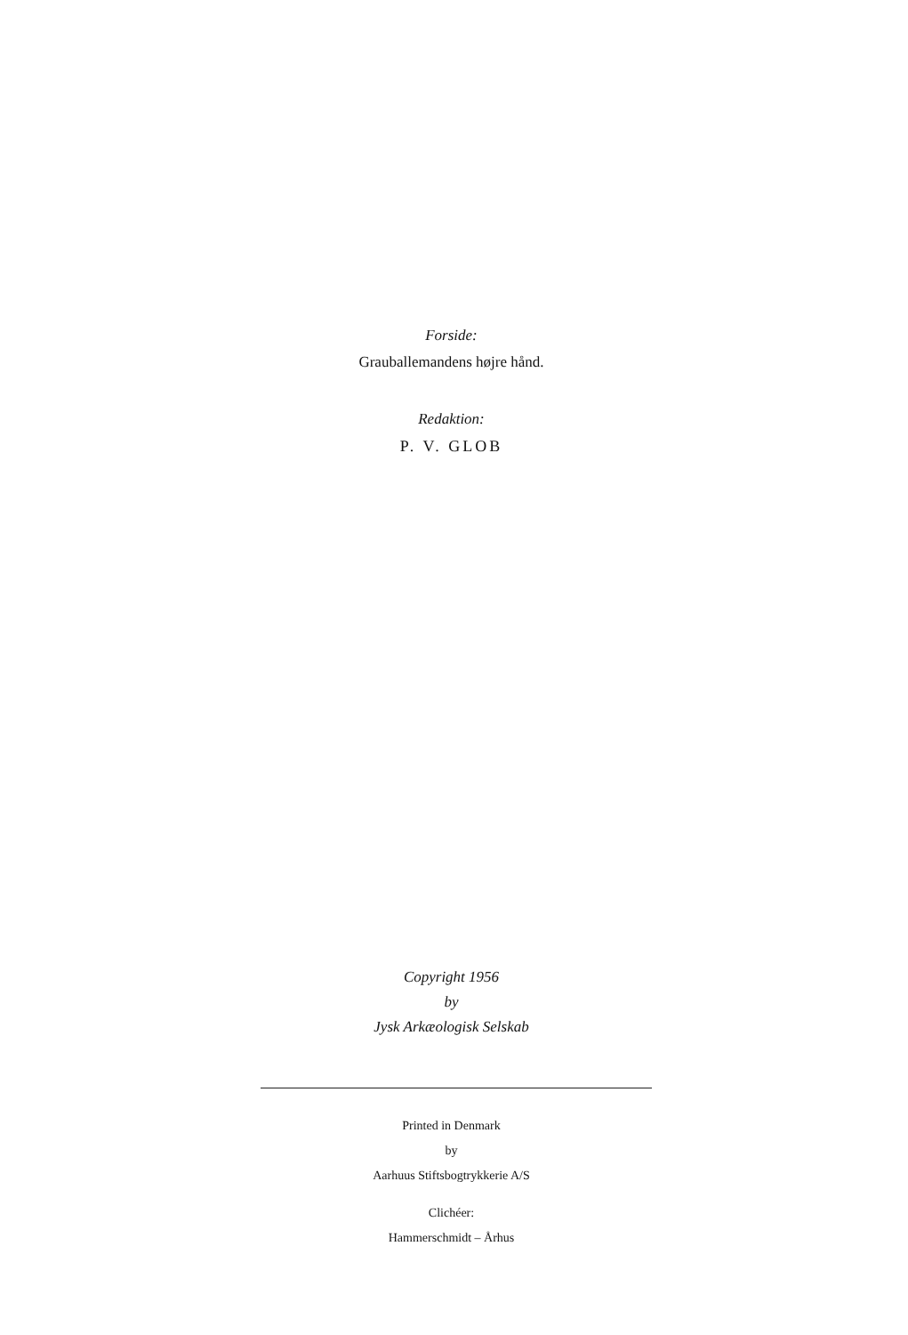Forside:
Grauballemandens højre hånd.
Redaktion:
P. V. GLOB
Copyright 1956
by
Jysk Arkæologisk Selskab
Printed in Denmark
by
Aarhuus Stiftsbogtrykkerie A/S
Clichéer:
Hammerschmidt – Århus